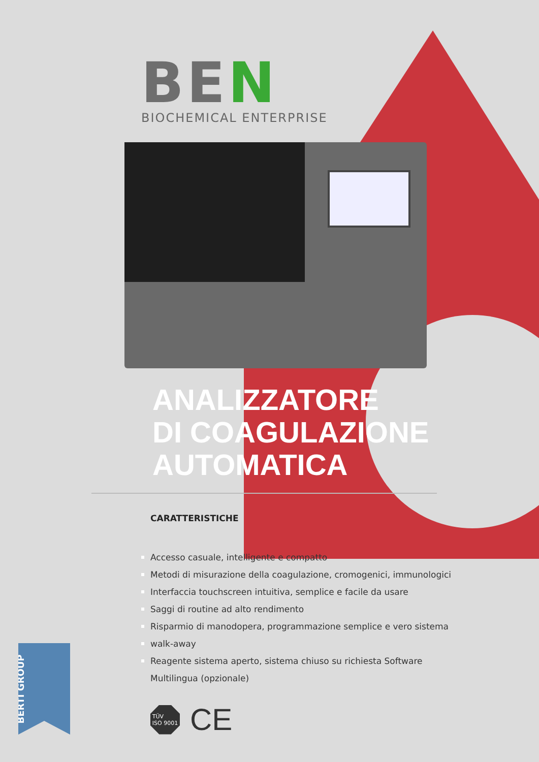BEN
BIOCHEMICAL ENTERPRISE
ANALIZZATORE
DI COAGULAZIONE
AUTOMATICA
CARATTERISTICHE
Accesso casuale, intelligente e compatto
Metodi di misurazione della coagulazione, cromogenici, immunologici
Interfaccia touchscreen intuitiva, semplice e facile da usare
Saggi di routine ad alto rendimento
Risparmio di manodopera, programmazione semplice e vero sistema
walk-away
Reagente sistema aperto, sistema chiuso su richiesta Software
Multilingua (opzionale)
TÜV
ISO 9001
CE
BERTI GROUP